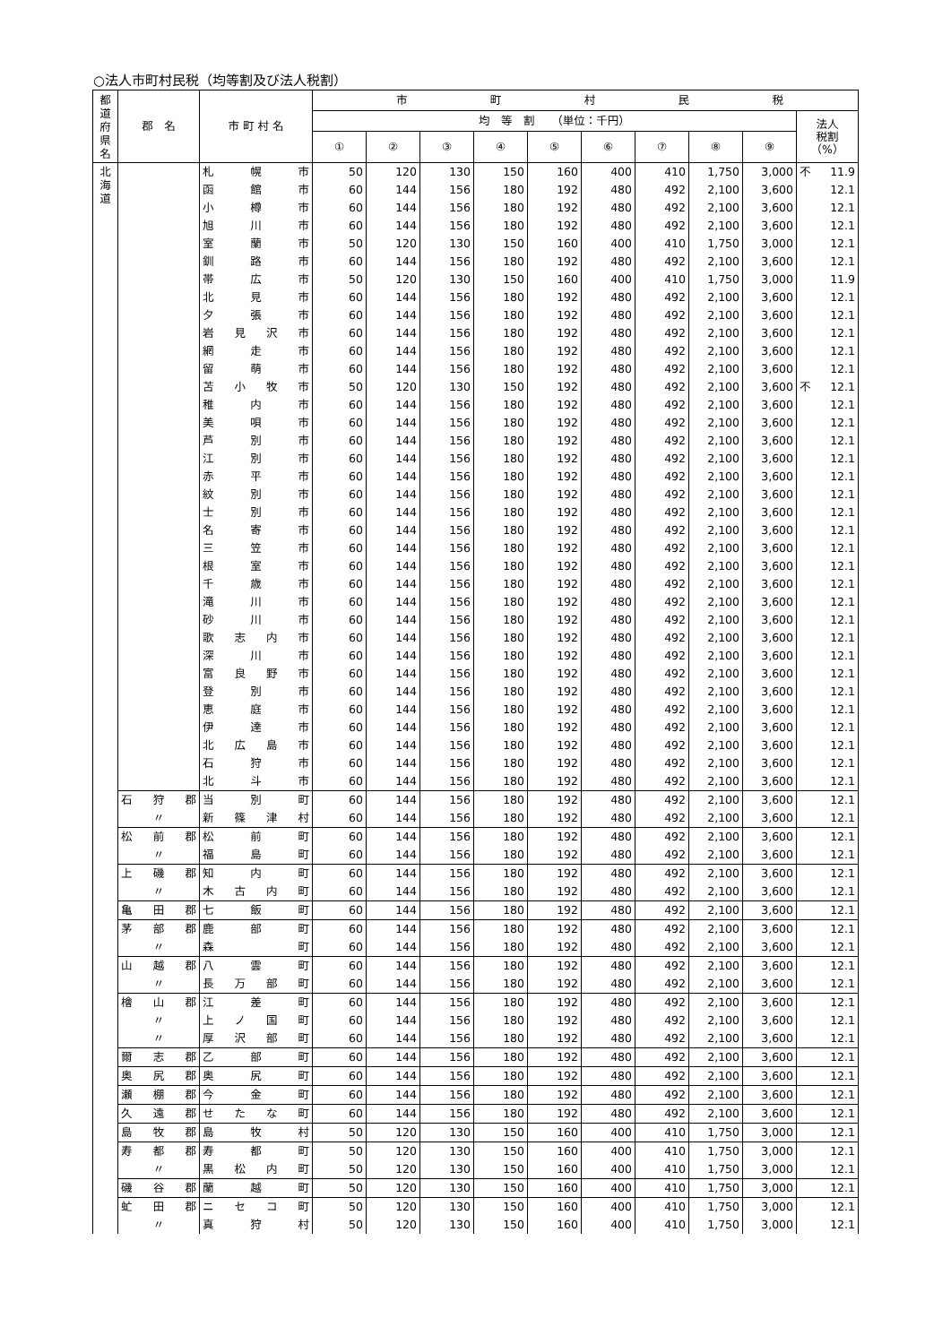○法人市町村民税（均等割及び法人税割）
| 都 道 府 県 名 | 郡 名 | 市 町 村 名 | 市 町 村 民 税 | | | | | | | | | |
| --- | --- | --- | --- | --- | --- | --- | --- | --- | --- | --- | --- | --- |
| | | | 均 等 割 （単位：千円） | | | | | | | | | 法人 税割 （%） |
| | | | ① | ② | ③ | ④ | ⑤ | ⑥ | ⑦ | ⑧ | ⑨ | |
| 北 海 道 | | 札 幌 市 | 50 | 120 | 130 | 150 | 160 | 400 | 410 | 1,750 | 3,000 | 不 11.9 |
| | | 函 館 市 | 60 | 144 | 156 | 180 | 192 | 480 | 492 | 2,100 | 3,600 | 12.1 |
| | | 小 樽 市 | 60 | 144 | 156 | 180 | 192 | 480 | 492 | 2,100 | 3,600 | 12.1 |
| | | 旭 川 市 | 60 | 144 | 156 | 180 | 192 | 480 | 492 | 2,100 | 3,600 | 12.1 |
| | | 室 蘭 市 | 50 | 120 | 130 | 150 | 160 | 400 | 410 | 1,750 | 3,000 | 12.1 |
| | | 釧 路 市 | 60 | 144 | 156 | 180 | 192 | 480 | 492 | 2,100 | 3,600 | 12.1 |
| | | 帯 広 市 | 50 | 120 | 130 | 150 | 160 | 400 | 410 | 1,750 | 3,000 | 11.9 |
| | | 北 見 市 | 60 | 144 | 156 | 180 | 192 | 480 | 492 | 2,100 | 3,600 | 12.1 |
| | | 夕 張 市 | 60 | 144 | 156 | 180 | 192 | 480 | 492 | 2,100 | 3,600 | 12.1 |
| | | 岩 見 沢 市 | 60 | 144 | 156 | 180 | 192 | 480 | 492 | 2,100 | 3,600 | 12.1 |
| | | 網 走 市 | 60 | 144 | 156 | 180 | 192 | 480 | 492 | 2,100 | 3,600 | 12.1 |
| | | 留 萌 市 | 60 | 144 | 156 | 180 | 192 | 480 | 492 | 2,100 | 3,600 | 12.1 |
| | | 苫 小 牧 市 | 50 | 120 | 130 | 150 | 192 | 480 | 492 | 2,100 | 3,600 | 不 12.1 |
| | | 稚 内 市 | 60 | 144 | 156 | 180 | 192 | 480 | 492 | 2,100 | 3,600 | 12.1 |
| | | 美 唄 市 | 60 | 144 | 156 | 180 | 192 | 480 | 492 | 2,100 | 3,600 | 12.1 |
| | | 芦 別 市 | 60 | 144 | 156 | 180 | 192 | 480 | 492 | 2,100 | 3,600 | 12.1 |
| | | 江 別 市 | 60 | 144 | 156 | 180 | 192 | 480 | 492 | 2,100 | 3,600 | 12.1 |
| | | 赤 平 市 | 60 | 144 | 156 | 180 | 192 | 480 | 492 | 2,100 | 3,600 | 12.1 |
| | | 紋 別 市 | 60 | 144 | 156 | 180 | 192 | 480 | 492 | 2,100 | 3,600 | 12.1 |
| | | 士 別 市 | 60 | 144 | 156 | 180 | 192 | 480 | 492 | 2,100 | 3,600 | 12.1 |
| | | 名 寄 市 | 60 | 144 | 156 | 180 | 192 | 480 | 492 | 2,100 | 3,600 | 12.1 |
| | | 三 笠 市 | 60 | 144 | 156 | 180 | 192 | 480 | 492 | 2,100 | 3,600 | 12.1 |
| | | 根 室 市 | 60 | 144 | 156 | 180 | 192 | 480 | 492 | 2,100 | 3,600 | 12.1 |
| | | 千 歳 市 | 60 | 144 | 156 | 180 | 192 | 480 | 492 | 2,100 | 3,600 | 12.1 |
| | | 滝 川 市 | 60 | 144 | 156 | 180 | 192 | 480 | 492 | 2,100 | 3,600 | 12.1 |
| | | 砂 川 市 | 60 | 144 | 156 | 180 | 192 | 480 | 492 | 2,100 | 3,600 | 12.1 |
| | | 歌 志 内 市 | 60 | 144 | 156 | 180 | 192 | 480 | 492 | 2,100 | 3,600 | 12.1 |
| | | 深 川 市 | 60 | 144 | 156 | 180 | 192 | 480 | 492 | 2,100 | 3,600 | 12.1 |
| | | 富 良 野 市 | 60 | 144 | 156 | 180 | 192 | 480 | 492 | 2,100 | 3,600 | 12.1 |
| | | 登 別 市 | 60 | 144 | 156 | 180 | 192 | 480 | 492 | 2,100 | 3,600 | 12.1 |
| | | 恵 庭 市 | 60 | 144 | 156 | 180 | 192 | 480 | 492 | 2,100 | 3,600 | 12.1 |
| | | 伊 達 市 | 60 | 144 | 156 | 180 | 192 | 480 | 492 | 2,100 | 3,600 | 12.1 |
| | | 北 広 島 市 | 60 | 144 | 156 | 180 | 192 | 480 | 492 | 2,100 | 3,600 | 12.1 |
| | | 石 狩 市 | 60 | 144 | 156 | 180 | 192 | 480 | 492 | 2,100 | 3,600 | 12.1 |
| | | 北 斗 市 | 60 | 144 | 156 | 180 | 192 | 480 | 492 | 2,100 | 3,600 | 12.1 |
| | 石 狩 郡 | 当 別 町 | 60 | 144 | 156 | 180 | 192 | 480 | 492 | 2,100 | 3,600 | 12.1 |
| | 〃 | 新 篠 津 村 | 60 | 144 | 156 | 180 | 192 | 480 | 492 | 2,100 | 3,600 | 12.1 |
| | 松 前 郡 | 松 前 町 | 60 | 144 | 156 | 180 | 192 | 480 | 492 | 2,100 | 3,600 | 12.1 |
| | 〃 | 福 島 町 | 60 | 144 | 156 | 180 | 192 | 480 | 492 | 2,100 | 3,600 | 12.1 |
| | 上 磯 郡 | 知 内 町 | 60 | 144 | 156 | 180 | 192 | 480 | 492 | 2,100 | 3,600 | 12.1 |
| | 〃 | 木 古 内 町 | 60 | 144 | 156 | 180 | 192 | 480 | 492 | 2,100 | 3,600 | 12.1 |
| | 亀 田 郡 | 七 飯 町 | 60 | 144 | 156 | 180 | 192 | 480 | 492 | 2,100 | 3,600 | 12.1 |
| | 茅 部 郡 | 鹿 部 町 | 60 | 144 | 156 | 180 | 192 | 480 | 492 | 2,100 | 3,600 | 12.1 |
| | 〃 | 森 町 | 60 | 144 | 156 | 180 | 192 | 480 | 492 | 2,100 | 3,600 | 12.1 |
| | 山 越 郡 | 八 雲 町 | 60 | 144 | 156 | 180 | 192 | 480 | 492 | 2,100 | 3,600 | 12.1 |
| | 〃 | 長 万 部 町 | 60 | 144 | 156 | 180 | 192 | 480 | 492 | 2,100 | 3,600 | 12.1 |
| | 檜 山 郡 | 江 差 町 | 60 | 144 | 156 | 180 | 192 | 480 | 492 | 2,100 | 3,600 | 12.1 |
| | 〃 | 上 ノ 国 町 | 60 | 144 | 156 | 180 | 192 | 480 | 492 | 2,100 | 3,600 | 12.1 |
| | 〃 | 厚 沢 部 町 | 60 | 144 | 156 | 180 | 192 | 480 | 492 | 2,100 | 3,600 | 12.1 |
| | 爾 志 郡 | 乙 部 町 | 60 | 144 | 156 | 180 | 192 | 480 | 492 | 2,100 | 3,600 | 12.1 |
| | 奥 尻 郡 | 奥 尻 町 | 60 | 144 | 156 | 180 | 192 | 480 | 492 | 2,100 | 3,600 | 12.1 |
| | 瀬 棚 郡 | 今 金 町 | 60 | 144 | 156 | 180 | 192 | 480 | 492 | 2,100 | 3,600 | 12.1 |
| | 久 遠 郡 | せ た な 町 | 60 | 144 | 156 | 180 | 192 | 480 | 492 | 2,100 | 3,600 | 12.1 |
| | 島 牧 郡 | 島 牧 村 | 50 | 120 | 130 | 150 | 160 | 400 | 410 | 1,750 | 3,000 | 12.1 |
| | 寿 都 郡 | 寿 都 町 | 50 | 120 | 130 | 150 | 160 | 400 | 410 | 1,750 | 3,000 | 12.1 |
| | 〃 | 黒 松 内 町 | 50 | 120 | 130 | 150 | 160 | 400 | 410 | 1,750 | 3,000 | 12.1 |
| | 磯 谷 郡 | 蘭 越 町 | 50 | 120 | 130 | 150 | 160 | 400 | 410 | 1,750 | 3,000 | 12.1 |
| | 虻 田 郡 | ニ セ コ 町 | 50 | 120 | 130 | 150 | 160 | 400 | 410 | 1,750 | 3,000 | 12.1 |
| | 〃 | 真 狩 村 | 50 | 120 | 130 | 150 | 160 | 400 | 410 | 1,750 | 3,000 | 12.1 |